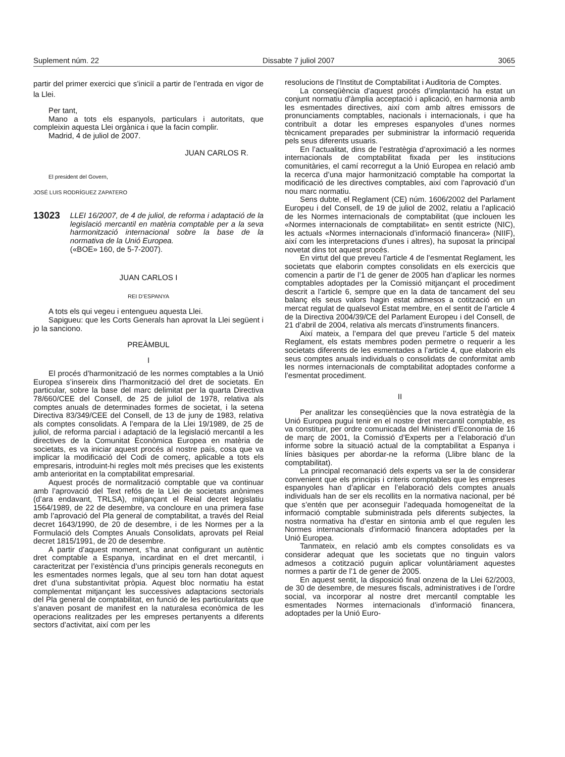Suplement núm. 22 Dissabte 7 juliol 2007 3065
partir del primer exercici que s’iniciï a partir de l’entrada en vigor de la Llei.
Per tant,
Mano a tots els espanyols, particulars i autoritats, que compleixin aquesta Llei orgànica i que la facin complir.
Madrid, 4 de juliol de 2007.
JUAN CARLOS R.
El president del Govern,
JOSÉ LUIS RODRÍGUEZ ZAPATERO
13023
LLEI 16/2007, de 4 de juliol, de reforma i adaptació de la legislació mercantil en matèria comptable per a la seva harmonització internacional sobre la base de la normativa de la Unió Europea.
(«BOE» 160, de 5-7-2007).
JUAN CARLOS I
REI D’ESPANYA
A tots els qui vegeu i entengueu aquesta Llei.
Sapigueu: que les Corts Generals han aprovat la Llei següent i jo la sanciono.
PREÀMBUL
I
El procés d’harmonització de les normes comptables a la Unió Europea s’insereix dins l’harmonització del dret de societats. En particular, sobre la base del marc delimitat per la quarta Directiva 78/660/CEE del Consell, de 25 de juliol de 1978, relativa als comptes anuals de determinades formes de societat, i la setena Directiva 83/349/CEE del Consell, de 13 de juny de 1983, relativa als comptes consolidats. A l’empara de la Llei 19/1989, de 25 de juliol, de reforma parcial i adaptació de la legislació mercantil a les directives de la Comunitat Econòmica Europea en matèria de societats, es va iniciar aquest procés al nostre país, cosa que va implicar la modificació del Codi de comerç, aplicable a tots els empresaris, introduint-hi regles molt més precises que les existents amb anterioritat en la comptabilitat empresarial.
Aquest procés de normalització comptable que va continuar amb l’aprovació del Text refós de la Llei de societats anònimes (d’ara endavant, TRLSA), mitjançant el Reial decret legislatiu 1564/1989, de 22 de desembre, va concloure en una primera fase amb l’aprovació del Pla general de comptabilitat, a través del Reial decret 1643/1990, de 20 de desembre, i de les Normes per a la Formulació dels Comptes Anuals Consolidats, aprovats pel Reial decret 1815/1991, de 20 de desembre.
A partir d’aquest moment, s’ha anat configurant un autèntic dret comptable a Espanya, incardinat en el dret mercantil, i caracteritzat per l’existència d’uns principis generals reconeguts en les esmentades normes legals, que al seu torn han dotat aquest dret d’una substantivitat pròpia. Aquest bloc normatiu ha estat complementat mitjançant les successives adaptacions sectorials del Pla general de comptabilitat, en funció de les particularitats que s’anaven posant de manifest en la naturalesa econòmica de les operacions realitzades per les empreses pertanyents a diferents sectors d’activitat, així com per les
resolucions de l’Institut de Comptabilitat i Auditoria de Comptes.
La conseqüència d’aquest procés d’implantació ha estat un conjunt normatiu d’àmplia acceptació i aplicació, en harmonia amb les esmentades directives, així com amb altres emissors de pronunciaments comptables, nacionals i internacionals, i que ha contribuït a dotar les empreses espanyoles d’unes normes tècnicament preparades per subministrar la informació requerida pels seus diferents usuaris.
En l’actualitat, dins de l’estratègia d’aproximació a les normes internacionals de comptabilitat fixada per les institucions comunitàries, el camí recorregut a la Unió Europea en relació amb la recerca d’una major harmonització comptable ha comportat la modificació de les directives comptables, així com l’aprovació d’un nou marc normatiu.
Sens dubte, el Reglament (CE) núm. 1606/2002 del Parlament Europeu i del Consell, de 19 de juliol de 2002, relatiu a l’aplicació de les Normes internacionals de comptabilitat (que inclouen les «Normes internacionals de comptabilitat» en sentit estricte (NIC), les actuals «Normes internacionals d’informació financera» (NIIF), així com les interpretacions d’unes i altres), ha suposat la principal novetat dins tot aquest procés.
En virtut del que preveu l’article 4 de l’esmentat Reglament, les societats que elaborin comptes consolidats en els exercicis que comencin a partir de l’1 de gener de 2005 han d’aplicar les normes comptables adoptades per la Comissió mitjançant el procediment descrit a l’article 6, sempre que en la data de tancament del seu balanç els seus valors hagin estat admesos a cotització en un mercat regulat de qualsevol Estat membre, en el sentit de l’article 4 de la Directiva 2004/39/CE del Parlament Europeu i del Consell, de 21 d’abril de 2004, relativa als mercats d’instruments financers.
Així mateix, a l’empara del que preveu l’article 5 del mateix Reglament, els estats membres poden permetre o requerir a les societats diferents de les esmentades a l’article 4, que elaborin els seus comptes anuals individuals o consolidats de conformitat amb les normes internacionals de comptabilitat adoptades conforme a l’esmentat procediment.
II
Per analitzar les conseqüències que la nova estratègia de la Unió Europea pugui tenir en el nostre dret mercantil comptable, es va constituir, per ordre comunicada del Ministeri d’Economia de 16 de març de 2001, la Comissió d’Experts per a l’elaboració d’un informe sobre la situació actual de la comptabilitat a Espanya i línies bàsiques per abordar-ne la reforma (Llibre blanc de la comptabilitat).
La principal recomanació dels experts va ser la de considerar convenient que els principis i criteris comptables que les empreses espanyoles han d’aplicar en l’elaboració dels comptes anuals individuals han de ser els recollits en la normativa nacional, per bé que s’entén que per aconseguir l’adequada homogeneïtat de la informació comptable subministrada pels diferents subjectes, la nostra normativa ha d’estar en sintonia amb el que regulen les Normes internacionals d’informació financera adoptades per la Unió Europea.
Tanmateix, en relació amb els comptes consolidats es va considerar adequat que les societats que no tinguin valors admesos a cotització puguin aplicar voluntàriament aquestes normes a partir de l’1 de gener de 2005.
En aquest sentit, la disposició final onzena de la Llei 62/2003, de 30 de desembre, de mesures fiscals, administratives i de l’ordre social, va incorporar al nostre dret mercantil comptable les esmentades Normes internacionals d’informació financera, adoptades per la Unió Euro-